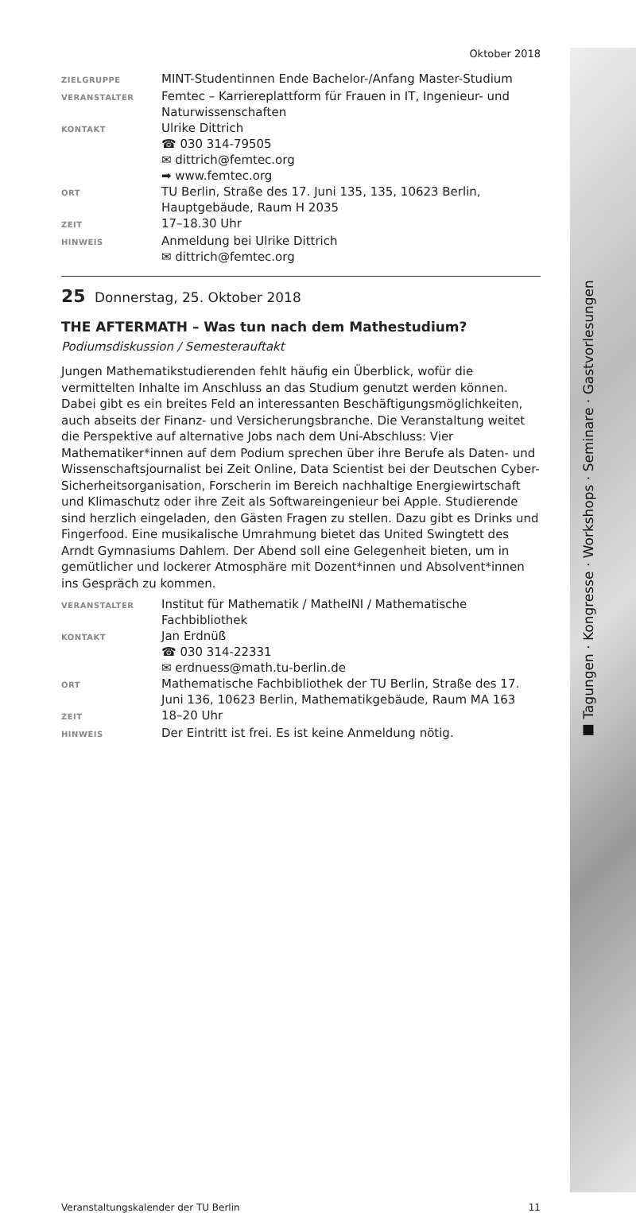■ Tagungen · Kongresse · Workshops · Seminare · Gastvorlesungen
Oktober 2018
| ZIELGRUPPE | MINT-Studentinnen Ende Bachelor-/Anfang Master-Studium |
| VERANSTALTER | Femtec – Karriereplattform für Frauen in IT, Ingenieur- und Naturwissenschaften |
| KONTAKT | Ulrike Dittrich ☎ 030 314-79505 ✉ dittrich@femtec.org ➡ www.femtec.org |
| ORT | TU Berlin, Straße des 17. Juni 135, 135, 10623 Berlin, Hauptgebäude, Raum H 2035 |
| ZEIT | 17–18.30 Uhr |
| HINWEIS | Anmeldung bei Ulrike Dittrich ✉ dittrich@femtec.org |
25 Donnerstag, 25. Oktober 2018
THE AFTERMATH – Was tun nach dem Mathestudium?
Podiumsdiskussion / Semesterauftakt
Jungen Mathematikstudierenden fehlt häufig ein Überblick, wofür die vermittelten Inhalte im Anschluss an das Studium genutzt werden können. Dabei gibt es ein breites Feld an interessanten Beschäftigungsmöglichkeiten, auch abseits der Finanz- und Versicherungsbranche. Die Veranstaltung weitet die Perspektive auf alternative Jobs nach dem Uni-Abschluss: Vier Mathematiker*innen auf dem Podium sprechen über ihre Berufe als Daten- und Wissenschaftsjournalist bei Zeit Online, Data Scientist bei der Deutschen Cyber-Sicherheitsorganisation, Forscherin im Bereich nachhaltige Energiewirtschaft und Klimaschutz oder ihre Zeit als Softwareingenieur bei Apple. Studierende sind herzlich eingeladen, den Gästen Fragen zu stellen. Dazu gibt es Drinks und Fingerfood. Eine musikalische Umrahmung bietet das United Swingtett des Arndt Gymnasiums Dahlem. Der Abend soll eine Gelegenheit bieten, um in gemütlicher und lockerer Atmosphäre mit Dozent*innen und Absolvent*innen ins Gespräch zu kommen.
| VERANSTALTER | Institut für Mathematik / MatheINI / Mathematische Fachbibliothek |
| KONTAKT | Jan Erdnüß ☎ 030 314-22331 ✉ erdnuess@math.tu-berlin.de |
| ORT | Mathematische Fachbibliothek der TU Berlin, Straße des 17. Juni 136, 10623 Berlin, Mathematikgebäude, Raum MA 163 |
| ZEIT | 18–20 Uhr |
| HINWEIS | Der Eintritt ist frei. Es ist keine Anmeldung nötig. |
Veranstaltungskalender der TU Berlin 11